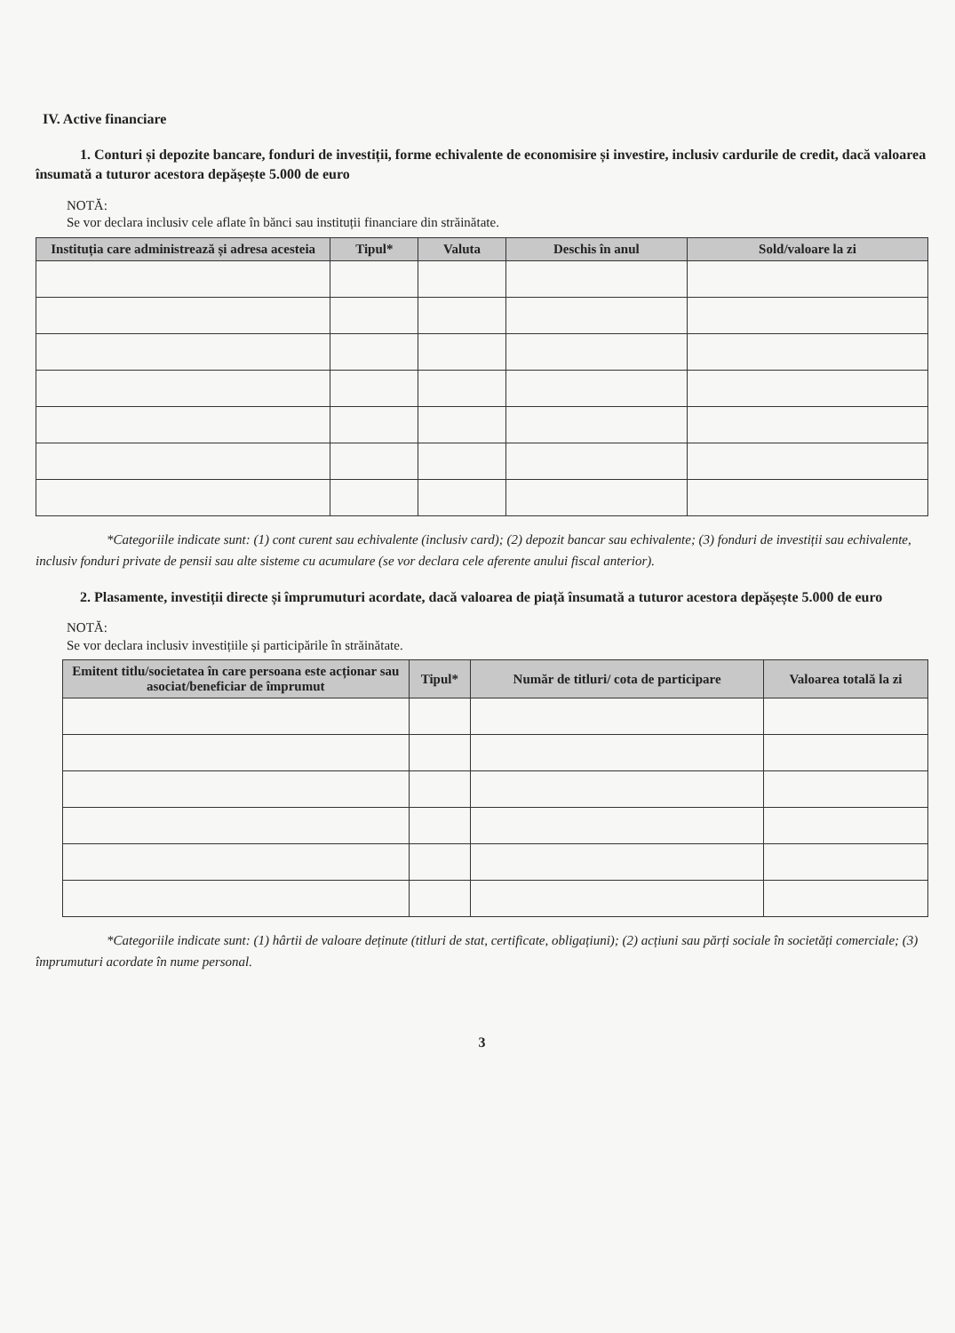IV. Active financiare
1. Conturi și depozite bancare, fonduri de investiții, forme echivalente de economisire și investire, inclusiv cardurile de credit, dacă valoarea însumată a tuturor acestora depășește 5.000 de euro
NOTĂ:
Se vor declara inclusiv cele aflate în bănci sau instituții financiare din străinătate.
| Instituția care administrează și adresa acesteia | Tipul* | Valuta | Deschis în anul | Sold/valoare la zi |
| --- | --- | --- | --- | --- |
*Categoriile indicate sunt: (1) cont curent sau echivalente (inclusiv card); (2) depozit bancar sau echivalente; (3) fonduri de investiții sau echivalente, inclusiv fonduri private de pensii sau alte sisteme cu acumulare (se vor declara cele aferente anului fiscal anterior).
2. Plasamente, investiții directe și împrumuturi acordate, dacă valoarea de piață însumată a tuturor acestora depășește 5.000 de euro
NOTĂ:
Se vor declara inclusiv investițiile și participările în străinătate.
| Emitent titlu/societatea în care persoana este acționar sau asociat/beneficiar de împrumut | Tipul* | Număr de titluri/ cota de participare | Valoarea totală la zi |
| --- | --- | --- | --- |
*Categoriile indicate sunt: (1) hârtii de valoare deținute (titluri de stat, certificate, obligațiuni); (2) acțiuni sau părți sociale în societăți comerciale; (3) împrumuturi acordate în nume personal.
3